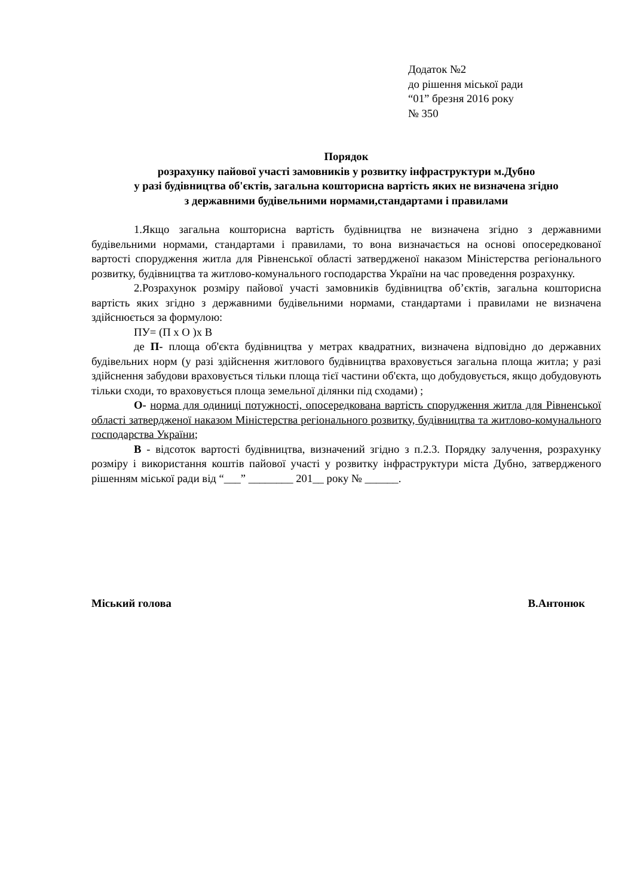Додаток №2
до рішення міської ради
“01” брезня 2016 року
№ 350
Порядок
розрахунку пайової участі замовників у розвитку інфраструктури м.Дубно
у разі будівництва об'єктів, загальна кошторисна вартість яких не визначена згідно
з державними будівельними нормами,стандартами і правилами
1.Якщо загальна кошторисна вартість будівництва не визначена згідно з державними будівельними нормами, стандартами і правилами, то вона визначається на основі опосередкованої вартості спорудження житла для Рівненської області затвердженої наказом Міністерства регіонального розвитку, будівництва та житлово-комунального господарства України на час проведення розрахунку.
2.Розрахунок розміру пайової участі замовників будівництва об’єктів, загальна кошторисна вартість яких згідно з державними будівельними нормами, стандартами і правилами не визначена здійснюється за формулою:
ПУ= (П х О )х В
де П- площа об'єкта будівництва у метрах квадратних, визначена відповідно до державних будівельних норм (у разі здійснення житлового будівництва враховується загальна площа житла; у разі здійснення забудови враховується тільки площа тієї частини об'єкта, що добудовується, якщо добудовують тільки сходи, то враховується площа земельної ділянки під сходами) ;
О- норма для одиниці потужності, опосередкована вартість спорудження житла для Рівненської області затвердженої наказом Міністерства регіонального розвитку, будівництва та житлово-комунального господарства України;
В - відсоток вартості будівництва, визначений згідно з п.2.3. Порядку залучення, розрахунку розміру і використання коштів пайової участі у розвитку інфраструктури міста Дубно, затвердженого рішенням міської ради від “___” ________ 201__ року № ______.
Міський голова В.Антонюк